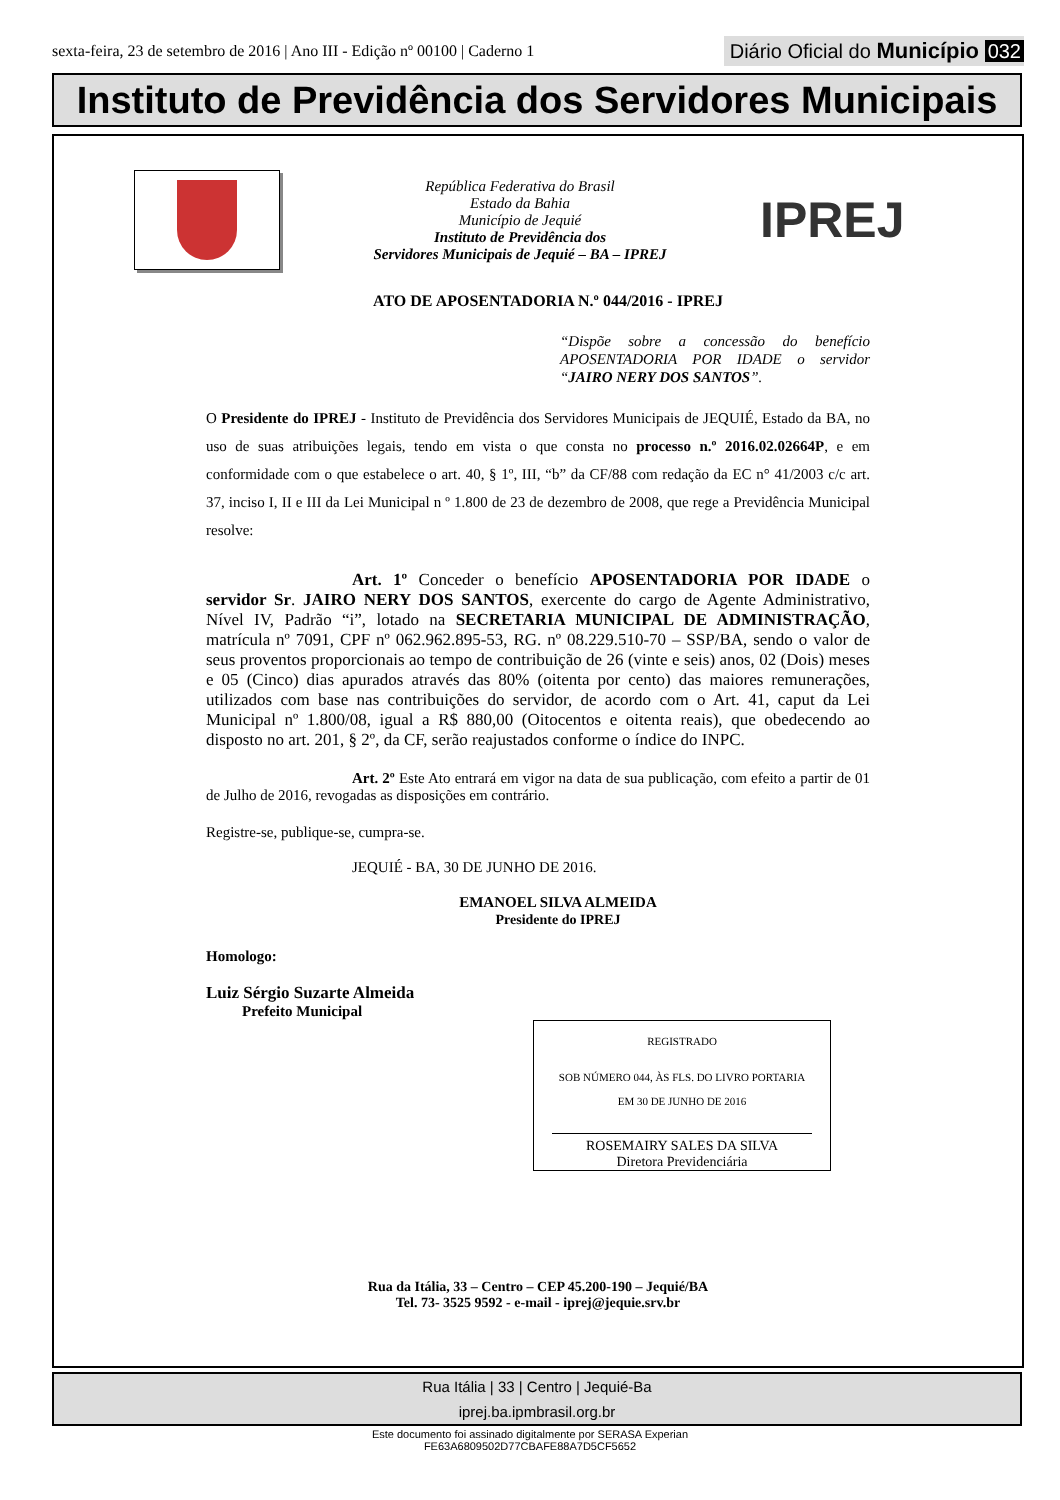sexta-feira, 23 de setembro de 2016 | Ano III - Edição nº 00100 | Caderno 1
Diário Oficial do Município 032
Instituto de Previdência dos Servidores Municipais
República Federativa do Brasil
Estado da Bahia
Município de Jequié
Instituto de Previdência dos
Servidores Municipais de Jequié – BA – IPREJ
IPREJ
ATO DE APOSENTADORIA N.º 044/2016 - IPREJ
“Dispõe sobre a concessão do benefício APOSENTADORIA POR IDADE o servidor “JAIRO NERY DOS SANTOS”.
O Presidente do IPREJ - Instituto de Previdência dos Servidores Municipais de JEQUIÉ, Estado da BA, no uso de suas atribuições legais, tendo em vista o que consta no processo n.º 2016.02.02664P, e em conformidade com o que estabelece o art. 40, § 1º, III, “b” da CF/88 com redação da EC n° 41/2003 c/c art. 37, inciso I, II e III da Lei Municipal n º 1.800 de 23 de dezembro de 2008, que rege a Previdência Municipal resolve:
Art. 1º Conceder o benefício APOSENTADORIA POR IDADE o servidor Sr. JAIRO NERY DOS SANTOS, exercente do cargo de Agente Administrativo, Nível IV, Padrão “i”, lotado na SECRETARIA MUNICIPAL DE ADMINISTRAÇÃO, matrícula nº 7091, CPF nº 062.962.895-53, RG. nº 08.229.510-70 – SSP/BA, sendo o valor de seus proventos proporcionais ao tempo de contribuição de 26 (vinte e seis) anos, 02 (Dois) meses e 05 (Cinco) dias apurados através das 80% (oitenta por cento) das maiores remunerações, utilizados com base nas contribuições do servidor, de acordo com o Art. 41, caput da Lei Municipal nº 1.800/08, igual a R$ 880,00 (Oitocentos e oitenta reais), que obedecendo ao disposto no art. 201, § 2º, da CF, serão reajustados conforme o índice do INPC.
Art. 2º Este Ato entrará em vigor na data de sua publicação, com efeito a partir de 01 de Julho de 2016, revogadas as disposições em contrário.
Registre-se, publique-se, cumpra-se.
JEQUIÉ - BA, 30 DE JUNHO DE 2016.
EMANOEL SILVA ALMEIDA
Presidente do IPREJ
Homologo:
Luiz Sérgio Suzarte Almeida
Prefeito Municipal
REGISTRADO
SOB NÚMERO 044, ÀS FLS. DO LIVRO PORTARIA
EM 30 DE JUNHO DE 2016
ROSEMAIRY SALES DA SILVA
Diretora Previdenciária
Rua da Itália, 33 – Centro – CEP 45.200-190 – Jequié/BA
Tel. 73- 3525 9592 - e-mail - iprej@jequie.srv.br
Rua Itália | 33 | Centro | Jequié-Ba
iprej.ba.ipmbrasil.org.br
Este documento foi assinado digitalmente por SERASA Experian
FE63A6809502D77CBAFE88A7D5CF5652